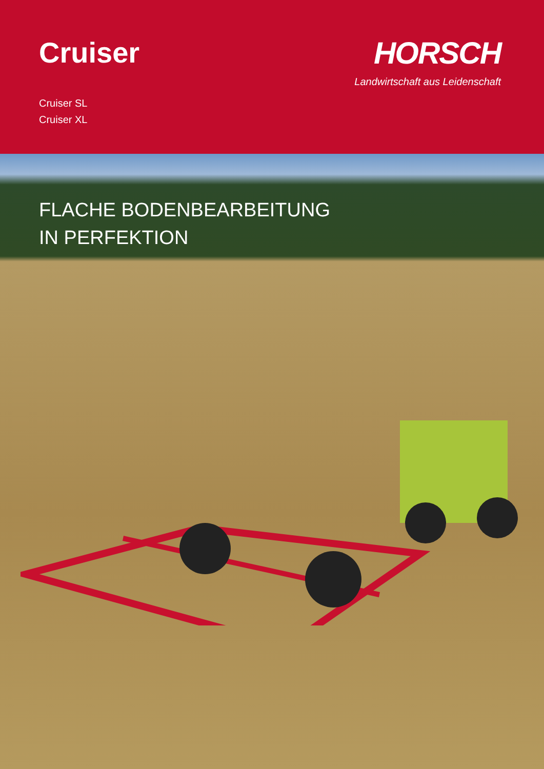Cruiser
Cruiser SL
Cruiser XL
HORSCH
Landwirtschaft aus Leidenschaft
FLACHE BODENBEARBEITUNG
IN PERFEKTION